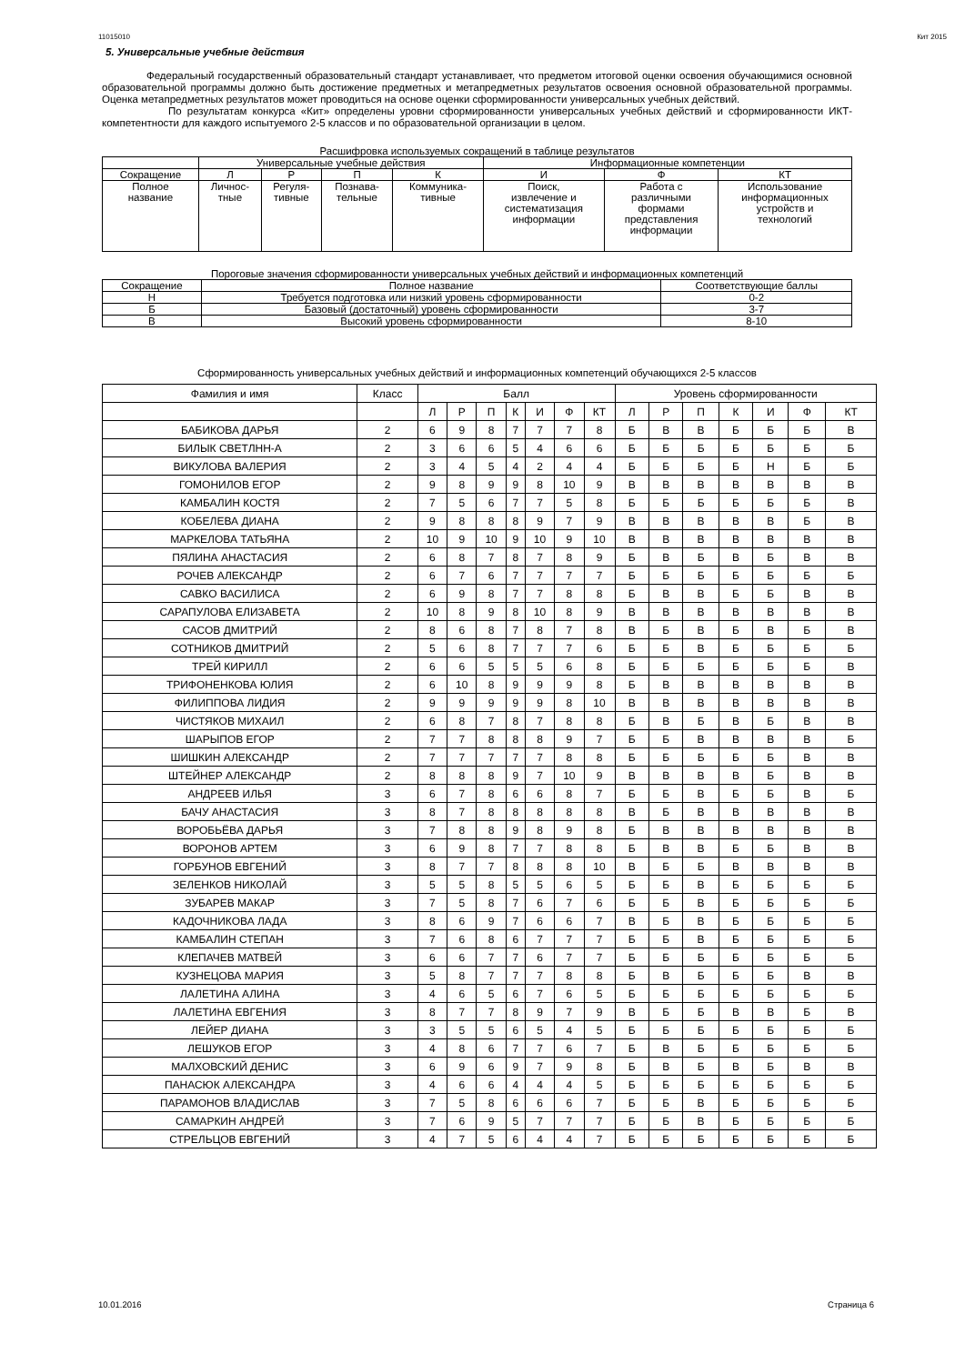11015010 Кит 2015
5. Универсальные учебные действия
Федеральный государственный образовательный стандарт устанавливает, что предметом итоговой оценки освоения обучающимися основной образовательной программы должно быть достижение предметных и метапредметных результатов освоения основной образовательной программы. Оценка метапредметных результатов может проводиться на основе оценки сформированности универсальных учебных действий.
По результатам конкурса «Кит» определены уровни сформированности универсальных учебных действий и сформированности ИКТ-компетентности для каждого испытуемого 2-5 классов и по образовательной организации в целом.
Расшифровка используемых сокращений в таблице результатов
| | Универсальные учебные действия | | | | Информационные компетенции | | |
| --- | --- | --- | --- | --- | --- | --- | --- |
| Сокращение | Л | Р | П | К | И | Ф | КТ |
| Полное название | Личнос- тные | Регуля- тивные | Познава- тельные | Коммуника- тивные | Поиск, извлечение и систематизация информации | Работа с различными формами представления информации | Использование информационных устройств и технологий |
Пороговые значения сформированности универсальных учебных действий и информационных компетенций
| Сокращение | Полное название | Соответствующие баллы |
| --- | --- | --- |
| Н | Требуется подготовка или низкий уровень сформированности | 0-2 |
| Б | Базовый (достаточный) уровень сформированности | 3-7 |
| В | Высокий уровень сформированности | 8-10 |
Сформированность универсальных учебных действий и информационных компетенций обучающихся 2-5 классов
| Фамилия и имя | Класс | Балл | | | | | | | Уровень сформированности | | | | | | |
| --- | --- | --- | --- | --- | --- | --- | --- | --- | --- | --- | --- | --- | --- | --- | --- |
| | | Л | Р | П | К | И | Ф | КТ | Л | Р | П | К | И | Ф | КТ |
| БАБИКОВА ДАРЬЯ | 2 | 6 | 9 | 8 | 7 | 7 | 7 | 8 | Б | В | В | Б | Б | Б | В |
| БИЛЫК СВЕТЛНН-А | 2 | 3 | 6 | 6 | 5 | 4 | 6 | 6 | Б | Б | Б | Б | Б | Б | Б |
| ВИКУЛОВА ВАЛЕРИЯ | 2 | 3 | 4 | 5 | 4 | 2 | 4 | 4 | Б | Б | Б | Б | Н | Б | Б |
| ГОМОНИЛОВ ЕГОР | 2 | 9 | 8 | 9 | 9 | 8 | 10 | 9 | В | В | В | В | В | В | В |
| КАМБАЛИН КОСТЯ | 2 | 7 | 5 | 6 | 7 | 7 | 5 | 8 | Б | Б | Б | Б | Б | Б | В |
| КОБЕЛЕВА ДИАНА | 2 | 9 | 8 | 8 | 8 | 9 | 7 | 9 | В | В | В | В | В | Б | В |
| МАРКЕЛОВА ТАТЬЯНА | 2 | 10 | 9 | 10 | 9 | 10 | 9 | 10 | В | В | В | В | В | В | В |
| ПЯЛИНА АНАСТАСИЯ | 2 | 6 | 8 | 7 | 8 | 7 | 8 | 9 | Б | В | Б | В | Б | В | В |
| РОЧЕВ АЛЕКСАНДР | 2 | 6 | 7 | 6 | 7 | 7 | 7 | 7 | Б | Б | Б | Б | Б | Б | Б |
| САВКО ВАСИЛИСА | 2 | 6 | 9 | 8 | 7 | 7 | 8 | 8 | Б | В | В | Б | Б | В | В |
| САРАПУЛОВА ЕЛИЗАВЕТА | 2 | 10 | 8 | 9 | 8 | 10 | 8 | 9 | В | В | В | В | В | В | В |
| САСОВ ДМИТРИЙ | 2 | 8 | 6 | 8 | 7 | 8 | 7 | 8 | В | Б | В | Б | В | Б | В |
| СОТНИКОВ ДМИТРИЙ | 2 | 5 | 6 | 8 | 7 | 7 | 7 | 6 | Б | Б | В | Б | Б | Б | Б |
| ТРЕЙ КИРИЛЛ | 2 | 6 | 6 | 5 | 5 | 5 | 6 | 8 | Б | Б | Б | Б | Б | Б | В |
| ТРИФОНЕНКОВА ЮЛИЯ | 2 | 6 | 10 | 8 | 9 | 9 | 9 | 8 | Б | В | В | В | В | В | В |
| ФИЛИППОВА ЛИДИЯ | 2 | 9 | 9 | 9 | 9 | 9 | 8 | 10 | В | В | В | В | В | В | В |
| ЧИСТЯКОВ МИХАИЛ | 2 | 6 | 8 | 7 | 8 | 7 | 8 | 8 | Б | В | Б | В | Б | В | В |
| ШАРЫПОВ ЕГОР | 2 | 7 | 7 | 8 | 8 | 8 | 9 | 7 | Б | Б | В | В | В | В | Б |
| ШИШКИН АЛЕКСАНДР | 2 | 7 | 7 | 7 | 7 | 7 | 8 | 8 | Б | Б | Б | Б | Б | В | В |
| ШТЕЙНЕР АЛЕКСАНДР | 2 | 8 | 8 | 8 | 9 | 7 | 10 | 9 | В | В | В | В | Б | В | В |
| АНДРЕЕВ ИЛЬЯ | 3 | 6 | 7 | 8 | 6 | 6 | 8 | 7 | Б | Б | В | Б | Б | В | Б |
| БАЧУ АНАСТАСИЯ | 3 | 8 | 7 | 8 | 8 | 8 | 8 | 8 | В | Б | В | В | В | В | В |
| ВОРОБЬЁВА ДАРЬЯ | 3 | 7 | 8 | 8 | 9 | 8 | 9 | 8 | Б | В | В | В | В | В | В |
| ВОРОНОВ АРТЕМ | 3 | 6 | 9 | 8 | 7 | 7 | 8 | 8 | Б | В | В | Б | Б | В | В |
| ГОРБУНОВ ЕВГЕНИЙ | 3 | 8 | 7 | 7 | 8 | 8 | 8 | 10 | В | Б | Б | В | В | В | В |
| ЗЕЛЕНКОВ НИКОЛАЙ | 3 | 5 | 5 | 8 | 5 | 5 | 6 | 5 | Б | Б | В | Б | Б | Б | Б |
| ЗУБАРЕВ МАКАР | 3 | 7 | 5 | 8 | 7 | 6 | 7 | 6 | Б | Б | В | Б | Б | Б | Б |
| КАДОЧНИКОВА ЛАДА | 3 | 8 | 6 | 9 | 7 | 6 | 6 | 7 | В | Б | В | Б | Б | Б | Б |
| КАМБАЛИН СТЕПАН | 3 | 7 | 6 | 8 | 6 | 7 | 7 | 7 | Б | Б | В | Б | Б | Б | Б |
| КЛЕПАЧЕВ МАТВЕЙ | 3 | 6 | 6 | 7 | 7 | 6 | 7 | 7 | Б | Б | Б | Б | Б | Б | Б |
| КУЗНЕЦОВА МАРИЯ | 3 | 5 | 8 | 7 | 7 | 7 | 8 | 8 | Б | В | Б | Б | Б | В | В |
| ЛАЛЕТИНА АЛИНА | 3 | 4 | 6 | 5 | 6 | 7 | 6 | 5 | Б | Б | Б | Б | Б | Б | Б |
| ЛАЛЕТИНА ЕВГЕНИЯ | 3 | 8 | 7 | 7 | 8 | 9 | 7 | 9 | В | Б | Б | В | В | Б | В |
| ЛЕЙЕР ДИАНА | 3 | 3 | 5 | 5 | 6 | 5 | 4 | 5 | Б | Б | Б | Б | Б | Б | Б |
| ЛЕШУКОВ ЕГОР | 3 | 4 | 8 | 6 | 7 | 7 | 6 | 7 | Б | В | Б | Б | Б | Б | Б |
| МАЛХОВСКИЙ ДЕНИС | 3 | 6 | 9 | 6 | 9 | 7 | 9 | 8 | Б | В | Б | В | Б | В | В |
| ПАНАСЮК АЛЕКСАНДРА | 3 | 4 | 6 | 6 | 4 | 4 | 4 | 5 | Б | Б | Б | Б | Б | Б | Б |
| ПАРАМОНОВ ВЛАДИСЛАВ | 3 | 7 | 5 | 8 | 6 | 6 | 6 | 7 | Б | Б | В | Б | Б | Б | Б |
| САМАРКИН АНДРЕЙ | 3 | 7 | 6 | 9 | 5 | 7 | 7 | 7 | Б | Б | В | Б | Б | Б | Б |
| СТРЕЛЬЦОВ ЕВГЕНИЙ | 3 | 4 | 7 | 5 | 6 | 4 | 4 | 7 | Б | Б | Б | Б | Б | Б | Б |
10.01.2016 Страница 6